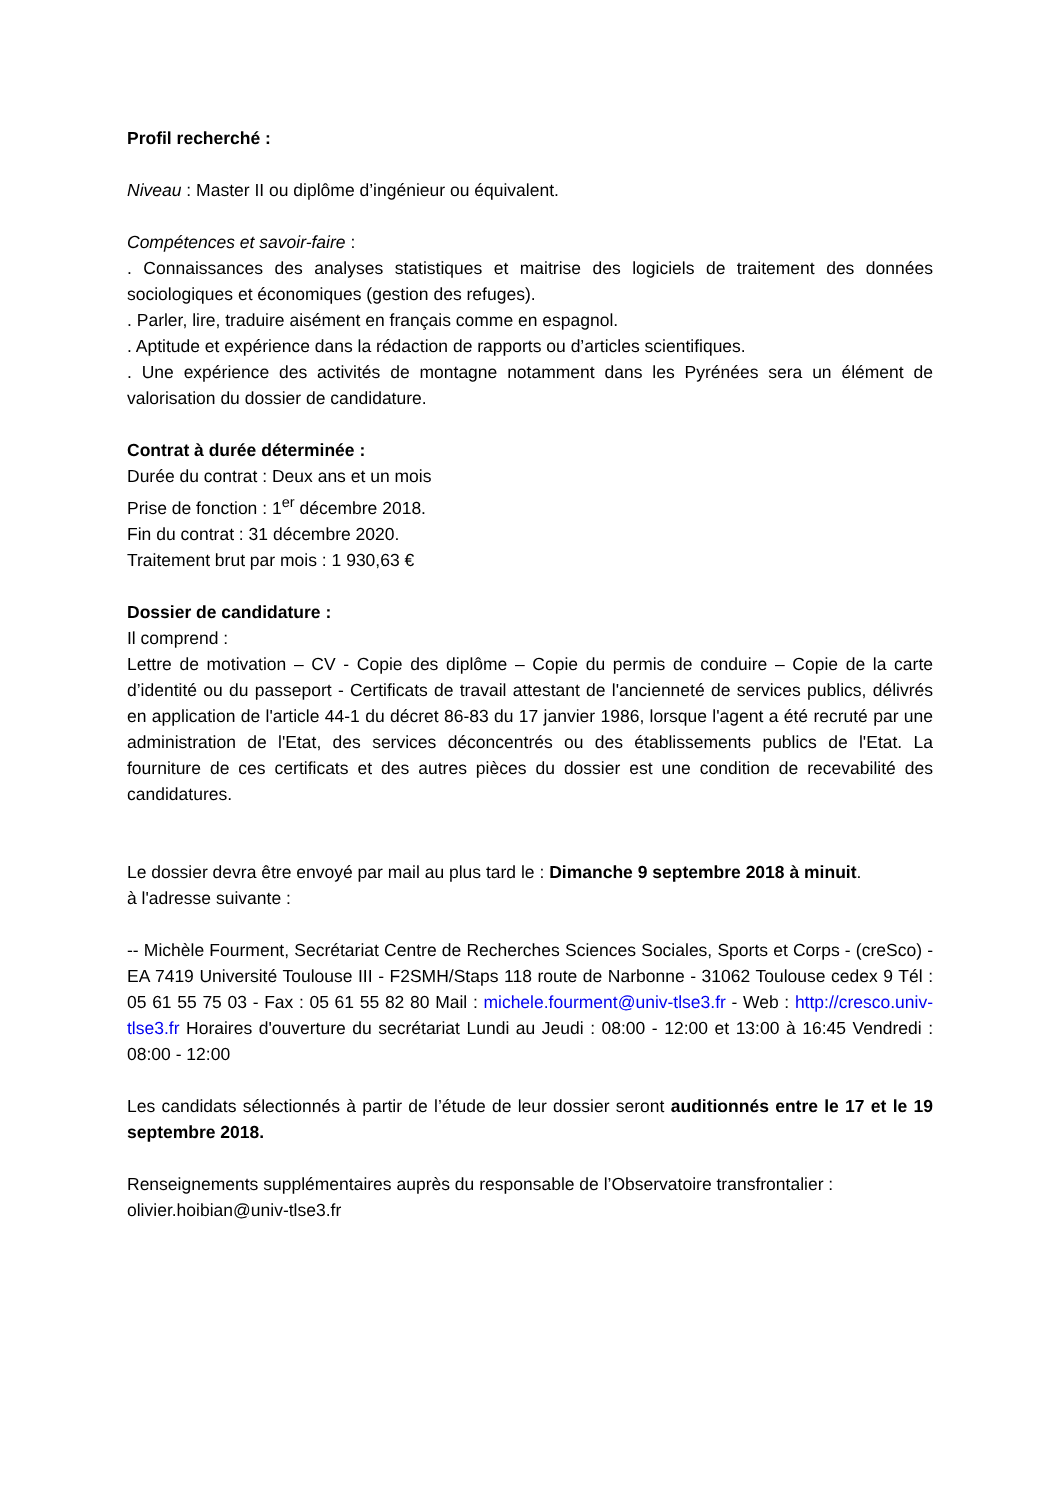Profil recherché :
Niveau : Master II ou diplôme d’ingénieur ou équivalent.
Compétences et savoir-faire :
. Connaissances des analyses statistiques et maitrise des logiciels de traitement des données sociologiques et économiques (gestion des refuges).
. Parler, lire, traduire aisément en français comme en espagnol.
. Aptitude et expérience dans la rédaction de rapports ou d’articles scientifiques.
. Une expérience des activités de montagne notamment dans les Pyrénées sera un élément de valorisation du dossier de candidature.
Contrat à durée déterminée :
Durée du contrat : Deux ans et un mois
Prise de fonction : 1<sup>er</sup> décembre 2018.
Fin du contrat : 31 décembre 2020.
Traitement brut par mois : 1 930,63 €
Dossier de candidature :
Il comprend :
Lettre de motivation – CV - Copie des diplôme – Copie du permis de conduire – Copie de la carte d’identité ou du passeport - Certificats de travail attestant de l'ancienneté de services publics, délivrés en application de l'article 44-1 du décret 86-83 du 17 janvier 1986, lorsque l'agent a été recruté par une administration de l'Etat, des services déconcentrés ou des établissements publics de l'Etat. La fourniture de ces certificats et des autres pièces du dossier est une condition de recevabilité des candidatures.
Le dossier devra être envoyé par mail au plus tard le : Dimanche 9 septembre 2018 à minuit.
à l'adresse suivante :
-- Michèle Fourment, Secrétariat Centre de Recherches Sciences Sociales, Sports et Corps - (creSco) - EA 7419 Université Toulouse III - F2SMH/Staps 118 route de Narbonne - 31062 Toulouse cedex 9 Tél : 05 61 55 75 03 - Fax : 05 61 55 82 80 Mail : michele.fourment@univ-tlse3.fr - Web : http://cresco.univ-tlse3.fr Horaires d'ouverture du secrétariat Lundi au Jeudi : 08:00 - 12:00 et 13:00 à 16:45 Vendredi : 08:00 - 12:00
Les candidats sélectionnés à partir de l’étude de leur dossier seront auditionnés entre le 17 et le 19 septembre 2018.
Renseignements supplémentaires auprès du responsable de l’Observatoire transfrontalier :
olivier.hoibian@univ-tlse3.fr